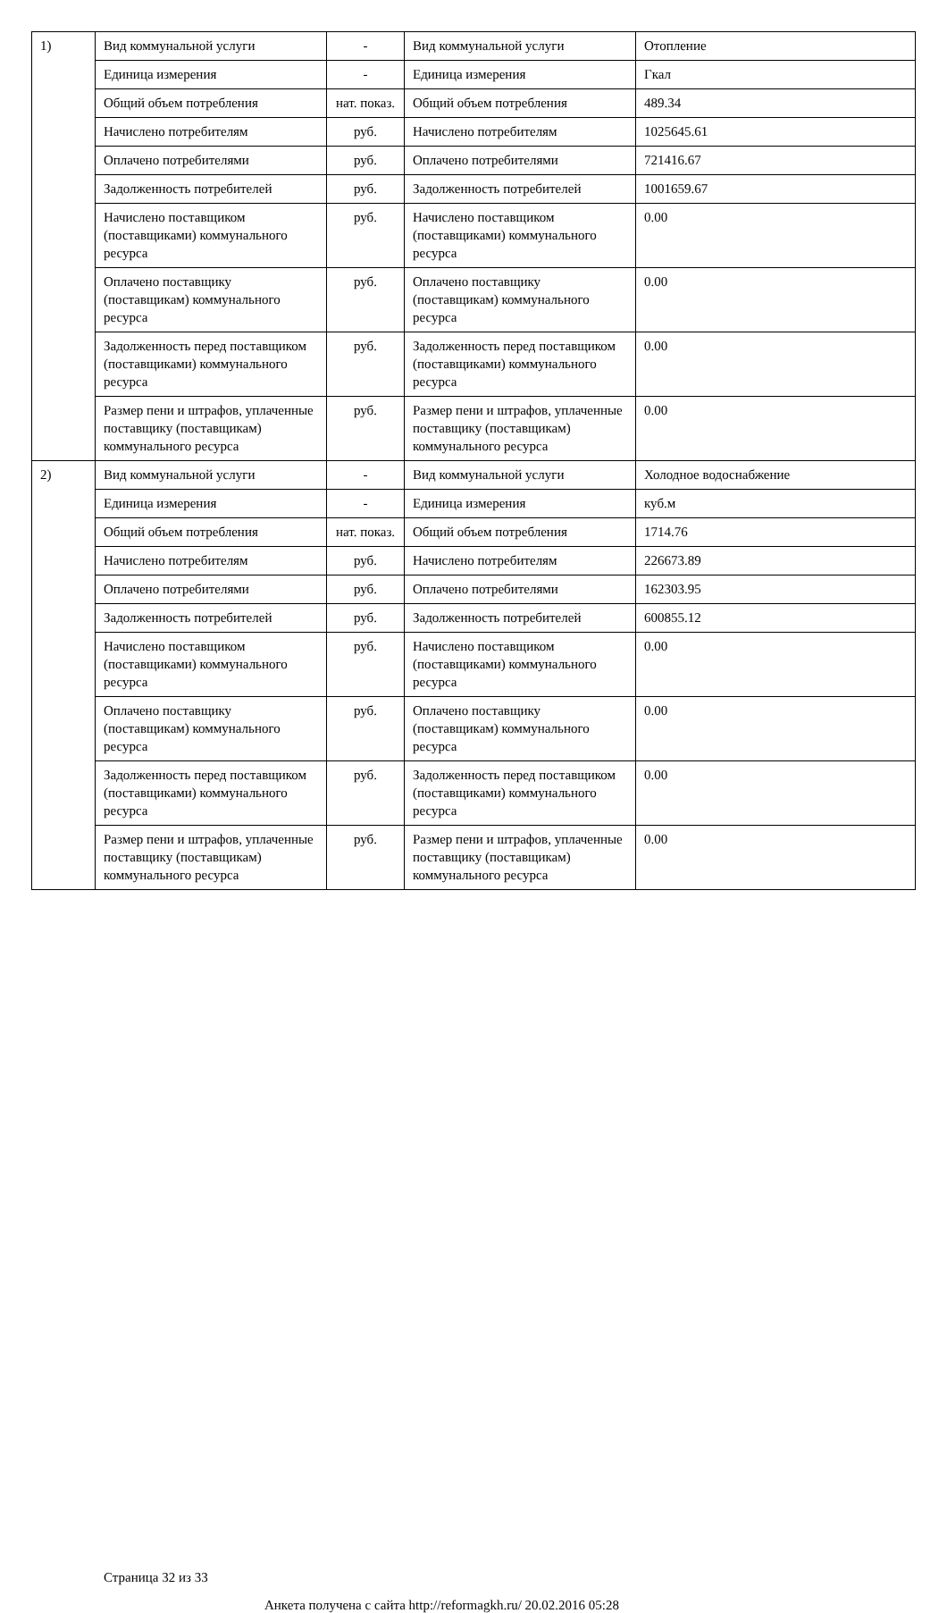| 1) | Вид коммунальной услуги | - | Вид коммунальной услуги | Отопление |
| | Единица измерения | - | Единица измерения | Гкал |
| | Общий объем потребления | нат. показ. | Общий объем потребления | 489.34 |
| | Начислено потребителям | руб. | Начислено потребителям | 1025645.61 |
| | Оплачено потребителями | руб. | Оплачено потребителями | 721416.67 |
| | Задолженность потребителей | руб. | Задолженность потребителей | 1001659.67 |
| | Начислено поставщиком (поставщиками) коммунального ресурса | руб. | Начислено поставщиком (поставщиками) коммунального ресурса | 0.00 |
| | Оплачено поставщику (поставщикам) коммунального ресурса | руб. | Оплачено поставщику (поставщикам) коммунального ресурса | 0.00 |
| | Задолженность перед поставщиком (поставщиками) коммунального ресурса | руб. | Задолженность перед поставщиком (поставщиками) коммунального ресурса | 0.00 |
| | Размер пени и штрафов, уплаченные поставщику (поставщикам) коммунального ресурса | руб. | Размер пени и штрафов, уплаченные поставщику (поставщикам) коммунального ресурса | 0.00 |
| 2) | Вид коммунальной услуги | - | Вид коммунальной услуги | Холодное водоснабжение |
| | Единица измерения | - | Единица измерения | куб.м |
| | Общий объем потребления | нат. показ. | Общий объем потребления | 1714.76 |
| | Начислено потребителям | руб. | Начислено потребителям | 226673.89 |
| | Оплачено потребителями | руб. | Оплачено потребителями | 162303.95 |
| | Задолженность потребителей | руб. | Задолженность потребителей | 600855.12 |
| | Начислено поставщиком (поставщиками) коммунального ресурса | руб. | Начислено поставщиком (поставщиками) коммунального ресурса | 0.00 |
| | Оплачено поставщику (поставщикам) коммунального ресурса | руб. | Оплачено поставщику (поставщикам) коммунального ресурса | 0.00 |
| | Задолженность перед поставщиком (поставщиками) коммунального ресурса | руб. | Задолженность перед поставщиком (поставщиками) коммунального ресурса | 0.00 |
| | Размер пени и штрафов, уплаченные поставщику (поставщикам) коммунального ресурса | руб. | Размер пени и штрафов, уплаченные поставщику (поставщикам) коммунального ресурса | 0.00 |
Страница 32 из 33
Анкета получена с сайта http://reformagkh.ru/ 20.02.2016 05:28